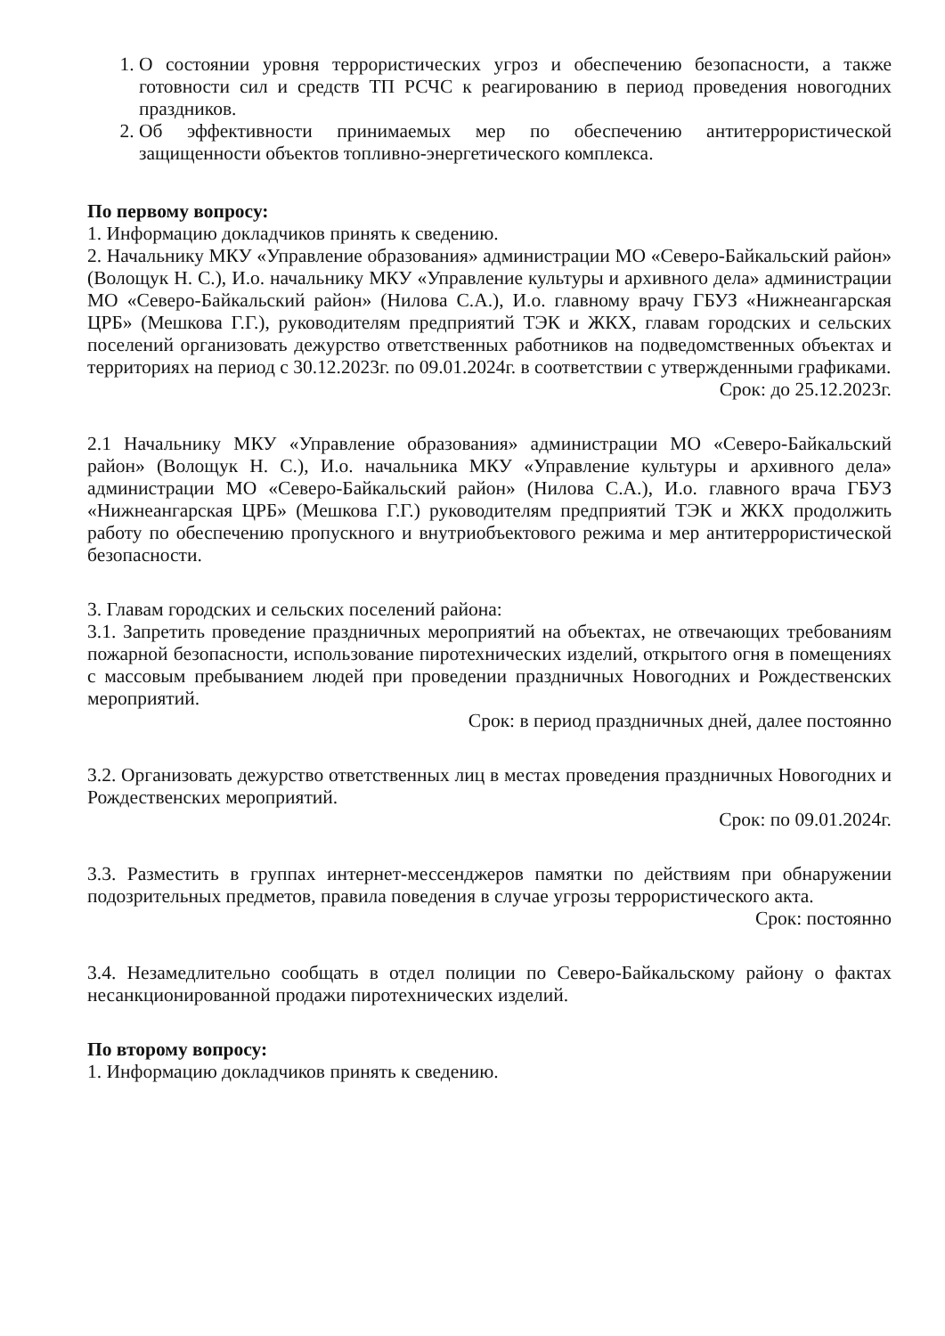1. О состоянии уровня террористических угроз и обеспечению безопасности, а также готовности сил и средств ТП РСЧС к реагированию в период проведения новогодних праздников.
2. Об эффективности принимаемых мер по обеспечению антитеррористической защищенности объектов топливно-энергетического комплекса.
По первому вопросу:
1. Информацию докладчиков принять к сведению.
2. Начальнику МКУ «Управление образования» администрации МО «Северо-Байкальский район» (Волощук Н. С.), И.о. начальнику МКУ «Управление культуры и архивного дела» администрации МО «Северо-Байкальский район» (Нилова С.А.), И.о. главному врачу ГБУЗ «Нижнеангарская ЦРБ» (Мешкова Г.Г.), руководителям предприятий ТЭК и ЖКХ, главам городских и сельских поселений организовать дежурство ответственных работников на подведомственных объектах и территориях на период с 30.12.2023г. по 09.01.2024г. в соответствии с утвержденными графиками.
Срок: до 25.12.2023г.
2.1 Начальнику МКУ «Управление образования» администрации МО «Северо-Байкальский район» (Волощук Н. С.), И.о. начальника МКУ «Управление культуры и архивного дела» администрации МО «Северо-Байкальский район» (Нилова С.А.), И.о. главного врача ГБУЗ «Нижнеангарская ЦРБ» (Мешкова Г.Г.) руководителям предприятий ТЭК и ЖКХ продолжить работу по обеспечению пропускного и внутриобъектового режима и мер антитеррористической безопасности.
3. Главам городских и сельских поселений района:
3.1. Запретить проведение праздничных мероприятий на объектах, не отвечающих требованиям пожарной безопасности, использование пиротехнических изделий, открытого огня в помещениях с массовым пребыванием людей при проведении праздничных Новогодних и Рождественских мероприятий.
Срок: в период праздничных дней, далее постоянно
3.2. Организовать дежурство ответственных лиц в местах проведения праздничных Новогодних и Рождественских мероприятий.
Срок: по 09.01.2024г.
3.3. Разместить в группах интернет-мессенджеров памятки по действиям при обнаружении подозрительных предметов, правила поведения в случае угрозы террористического акта.
Срок: постоянно
3.4. Незамедлительно сообщать в отдел полиции по Северо-Байкальскому району о фактах несанкционированной продажи пиротехнических изделий.
По второму вопросу:
1. Информацию докладчиков принять к сведению.